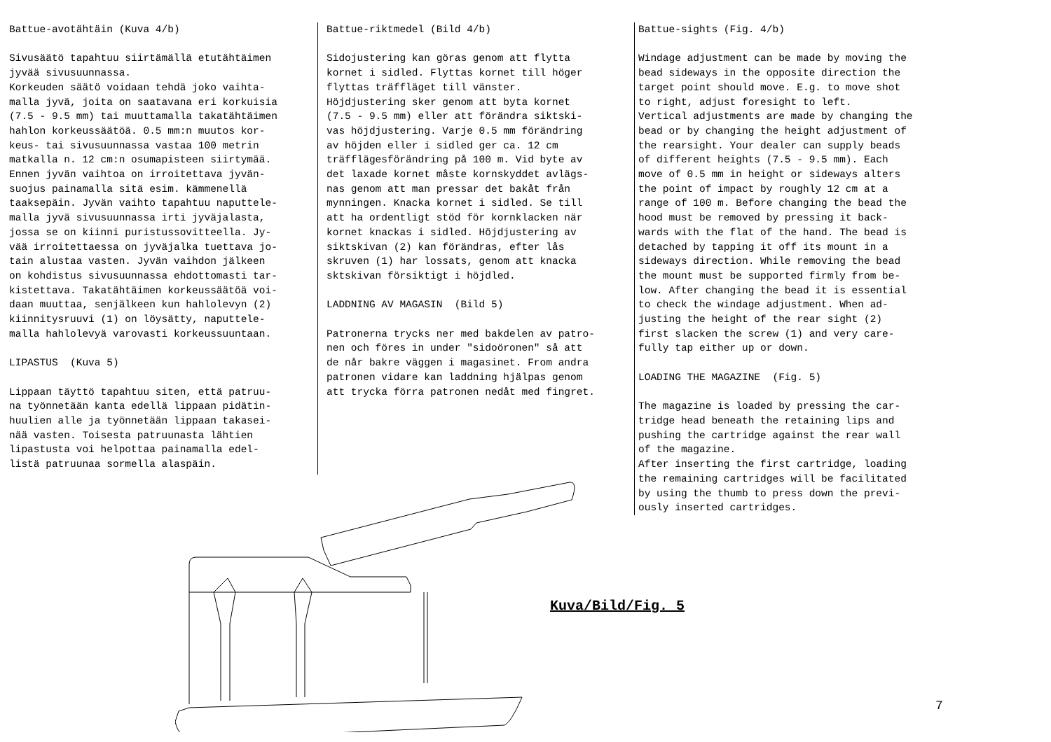Battue-avotähtäin (Kuva 4/b) Sivusäätö tapahtuu siirtämällä etutähtäimen jyvää sivusuunnassa. Korkeuden säätö voidaan tehdä joko vaihta- malla jyvä, joita on saatavana eri korkuisia (7.5 - 9.5 mm) tai muuttamalla takatähtäimen hahlon korkeussäätöä. 0.5 mm:n muutos kor- keus- tai sivusuunnassa vastaa 100 metrin matkalla n. 12 cm:n osumapisteen siirtymää. Ennen jyvän vaihtoa on irroitettava jyvän- suojus painamalla sitä esim. kämmenellä taaksepäin. Jyvän vaihto tapahtuu naputtele- malla jyvä sivusuunnassa irti jyväjalasta, jossa se on kiinni puristussovitteella. Jy- vää irroitettaessa on jyväjalka tuettava jo- tain alustaa vasten. Jyvän vaihdon jälkeen on kohdistus sivusuunnassa ehdottomasti tar- kistettava. Takatähtäimen korkeussäätöä voi- daan muuttaa, senjälkeen kun hahlolevyn (2) kiinnitysruuvi (1) on löysätty, naputtele- malla hahlolevyä varovasti korkeussuuntaan. LIPASTUS (Kuva 5) Lippaan täyttö tapahtuu siten, että patruu- na työnnetään kanta edellä lippaan pidätin- huulien alle ja työnnetään lippaan takasei- nää vasten. Toisesta patruunasta lähtien lipastusta voi helpottaa painamalla edel- listä patruunaa sormella alaspäin.
Battue-riktmedel (Bild 4/b) Sidojustering kan göras genom att flytta kornet i sidled. Flyttas kornet till höger flyttas träffläget till vänster. Höjdjustering sker genom att byta kornet (7.5 - 9.5 mm) eller att förändra siktski- vas höjdjustering. Varje 0.5 mm förändring av höjden eller i sidled ger ca. 12 cm träfflägesförändring på 100 m. Vid byte av det laxade kornet måste kornskyddet avlägs- nas genom att man pressar det bakåt från mynningen. Knacka kornet i sidled. Se till att ha ordentligt stöd för kornklacken när kornet knackas i sidled. Höjdjustering av siktskivan (2) kan förändras, efter lås skruven (1) har lossats, genom att knacka sktskivan försiktigt i höjdled. LADDNING AV MAGASIN (Bild 5) Patronerna trycks ner med bakdelen av patro- nen och föres in under "sidoöronen" så att de når bakre väggen i magasinet. From andra patronen vidare kan laddning hjälpas genom att trycka förra patronen nedåt med fingret.
Battue-sights (Fig. 4/b) Windage adjustment can be made by moving the bead sideways in the opposite direction the target point should move. E.g. to move shot to right, adjust foresight to left. Vertical adjustments are made by changing the bead or by changing the height adjustment of the rearsight. Your dealer can supply beads of different heights (7.5 - 9.5 mm). Each move of 0.5 mm in height or sideways alters the point of impact by roughly 12 cm at a range of 100 m. Before changing the bead the hood must be removed by pressing it back- wards with the flat of the hand. The bead is detached by tapping it off its mount in a sideways direction. While removing the bead the mount must be supported firmly from be- low. After changing the bead it is essential to check the windage adjustment. When ad- justing the height of the rear sight (2) first slacken the screw (1) and very care- fully tap either up or down. LOADING THE MAGAZINE (Fig. 5) The magazine is loaded by pressing the car- tridge head beneath the retaining lips and pushing the cartridge against the rear wall of the magazine. After inserting the first cartridge, loading the remaining cartridges will be facilitated by using the thumb to press down the previ- ously inserted cartridges.
Kuva/Bild/Fig. 5
7